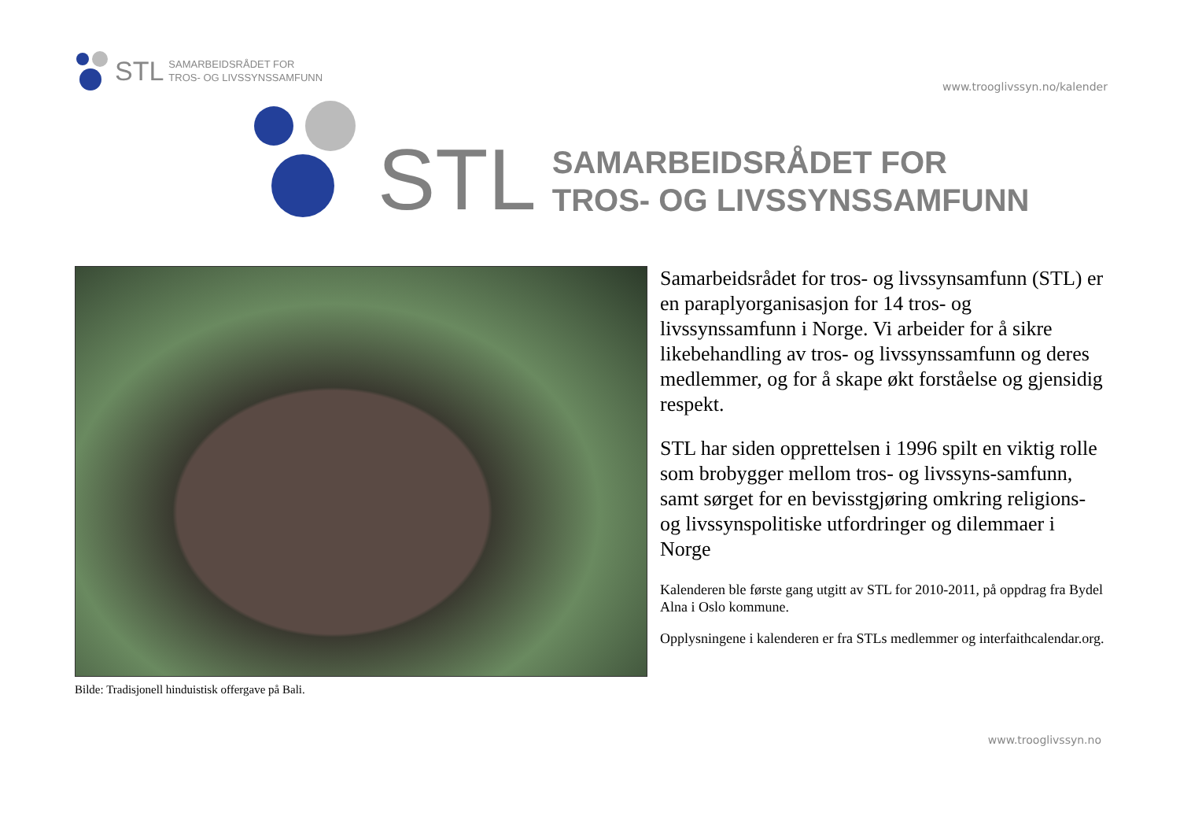STL SAMARBEIDSRÅDET FOR
TROS- OG LIVSSYNSSAMFUNN
www.trooglivssyn.no/kalender
STL SAMARBEIDSRÅDET FOR
TROS- OG LIVSSYNSSAMFUNN
Samarbeidsrådet for tros- og livssynsamfunn (STL) er en paraplyorganisasjon for 14 tros- og livssynssamfunn i Norge. Vi arbeider for å sikre likebehandling av tros- og livssynssamfunn og deres medlemmer, og for å skape økt forståelse og gjensidig respekt.
STL har siden opprettelsen i 1996 spilt en viktig rolle som brobygger mellom tros- og livssyns-samfunn, samt sørget for en bevisstgjøring omkring religions- og livssynspolitiske utfordringer og dilemmaer i Norge
Kalenderen ble første gang utgitt av STL for 2010-2011, på oppdrag fra Bydel Alna i Oslo kommune.
Opplysningene i kalenderen er fra STLs medlemmer og interfaithcalendar.org.
Bilde: Tradisjonell hinduistisk offergave på Bali.
www.trooglivssyn.no